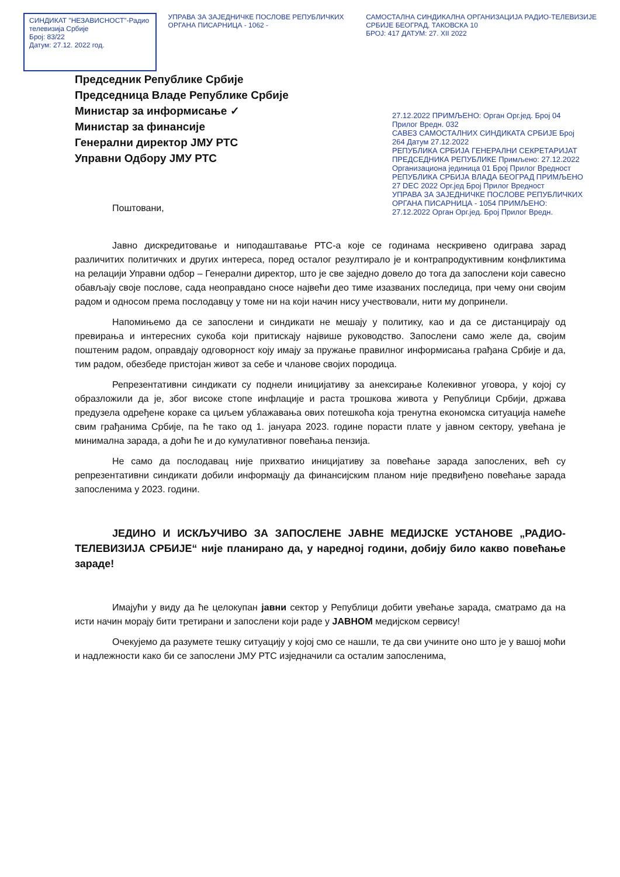СИНДИКАТ "НЕЗАВИСНОСТ"-Радио телевизија Србије
Број: 83/22
Датум: 27.12. 2022 год.
УПРАВА ЗА ЗАЈЕДНИЧКЕ ПОСЛОВЕ РЕПУБЛИЧКИХ ОРГАНА ПИСАРНИЦА - 1062 -
САМОСТАЛНА СИНДИКАЛНА ОРГАНИЗАЦИЈА РАДИО-ТЕЛЕВИЗИЈЕ СРБИЈЕ БЕОГРАД, ТАКОВСКА 10
БРОЈ: 417 ДАТУМ: 27. XII 2022
Председник Републике Србије
Председница Владе Републике Србије
Министар за информисање ✓
Министар за финансије
Генерални директор ЈМУ РТС
Управни Одбору ЈМУ РТС
27.12.2022 ПРИМЉЕНО: Орган Орг.јед. Број 04 Прилог Вредн. 032
САВЕЗ САМОСТАЛНИХ СИНДИКАТА СРБИЈЕ Број 264 Датум 27.12.2022
РЕПУБЛИКА СРБИЈА ГЕНЕРАЛНИ СЕКРЕТАРИЈАТ ПРЕДСЕДНИКА РЕПУБЛИКЕ Примљено: 27.12.2022 Организациона јединица 01 Број Прилог Вредност
РЕПУБЛИКА СРБИЈА ВЛАДА БЕОГРАД ПРИМЉЕНО 27 DEC 2022 Орг.јед Број Прилог Вредност
УПРАВА ЗА ЗАЈЕДНИЧКЕ ПОСЛОВЕ РЕПУБЛИЧКИХ ОРГАНА ПИСАРНИЦА - 1054 ПРИМЉЕНО: 27.12.2022 Орган Орг.јед. Број Прилог Вредн.
Поштовани,
Јавно дискредитовање и ниподаштавање РТС-а које се годинама нескривено одиграва зарад различитих политичких и других интереса, поред осталог резултирало је и контрапродуктивним конфликтима на релацији Управни одбор – Генерални директор, што је све заједно довело до тога да запослени који савесно обављају своје послове, сада неоправдано сносе највећи део тиме изазваних последица, при чему они својим радом и односом према послодавцу у томе ни на који начин нису учествовали, нити му допринели.
Напомињемо да се запослени и синдикати не мешају у политику, као и да се дистанцирају од превирања и интересних сукоба који притискају највише руководство. Запослени само желе да, својим поштеним радом, оправдају одговорност коју имају за пружање правилног информисања грађана Србије и да, тим радом, обезбеде пристојан живот за себе и чланове својих породица.
Репрезентативни синдикати су поднели иницијативу за анексирање Колекивног уговора, у којој су образложили да је, због високе стопе инфлације и раста трошкова живота у Републици Србији, држава предузела одређене кораке са циљем ублажавања ових потешкоћа која тренутна економска ситуација намеће свим грађанима Србије, па ће тако од 1. јануара 2023. године порасти плате у јавном сектору, увећана је минимална зарада, а доћи ће и до кумулативног повећања пензија.
Не само да послодавац није прихватио иницијативу за повећање зарада запослених, већ су репрезентативни синдикати добили информацју да финансијским планом није предвиђено повећање зарада запосленима у 2023. години.
ЈЕДИНО И ИСКЉУЧИВО ЗА ЗАПОСЛЕНЕ ЈАВНЕ МЕДИЈСКЕ УСТАНОВЕ „РАДИО-ТЕЛЕВИЗИЈА СРБИЈЕ“ није планирано да, у наредној години, добију било какво повећање зараде!
Имајући у виду да ће целокупан јавни сектор у Републици добити увећање зарада, сматрамо да на исти начин морају бити третирани и запослени који раде у ЈАВНОМ медијском сервису!
Очекујемо да разумете тешку ситуацију у којој смо се нашли, те да сви учините оно што је у вашој моћи и надлежности како би се запослени ЈМУ РТС изједначили са осталим запосленима,